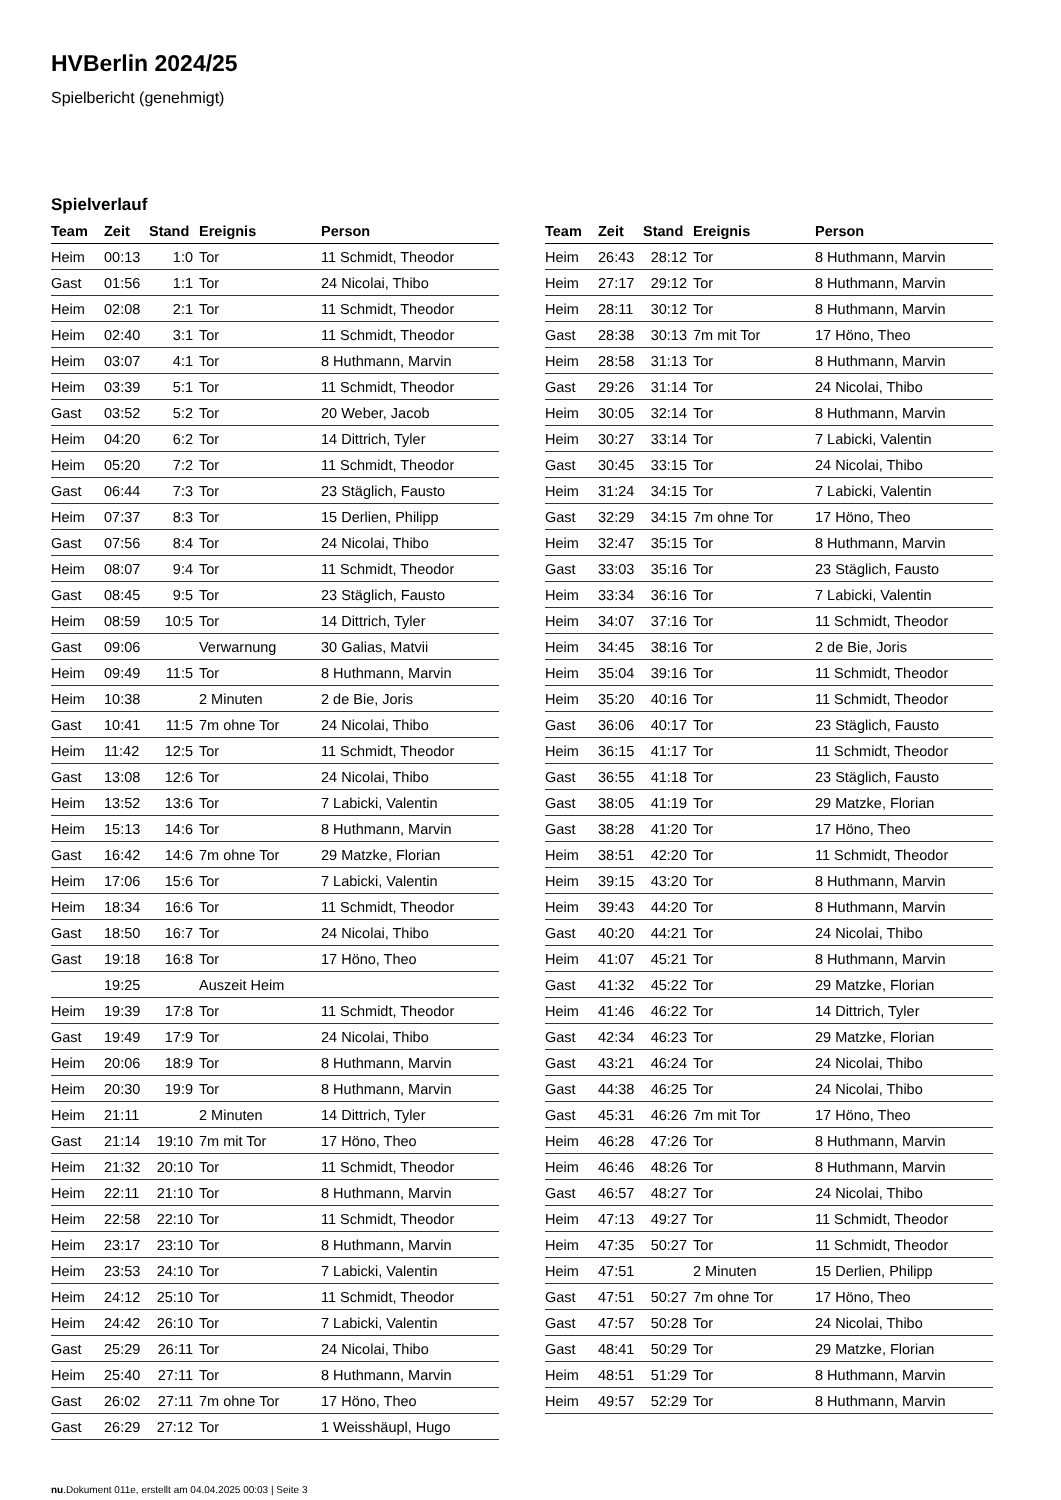HVBerlin 2024/25
Spielbericht (genehmigt)
Spielverlauf
| Team | Zeit | Stand | Ereignis | Person |
| --- | --- | --- | --- | --- |
| Heim | 00:13 | 1:0 | Tor | 11 Schmidt, Theodor |
| Gast | 01:56 | 1:1 | Tor | 24 Nicolai, Thibo |
| Heim | 02:08 | 2:1 | Tor | 11 Schmidt, Theodor |
| Heim | 02:40 | 3:1 | Tor | 11 Schmidt, Theodor |
| Heim | 03:07 | 4:1 | Tor | 8 Huthmann, Marvin |
| Heim | 03:39 | 5:1 | Tor | 11 Schmidt, Theodor |
| Gast | 03:52 | 5:2 | Tor | 20 Weber, Jacob |
| Heim | 04:20 | 6:2 | Tor | 14 Dittrich, Tyler |
| Heim | 05:20 | 7:2 | Tor | 11 Schmidt, Theodor |
| Gast | 06:44 | 7:3 | Tor | 23 Stäglich, Fausto |
| Heim | 07:37 | 8:3 | Tor | 15 Derlien, Philipp |
| Gast | 07:56 | 8:4 | Tor | 24 Nicolai, Thibo |
| Heim | 08:07 | 9:4 | Tor | 11 Schmidt, Theodor |
| Gast | 08:45 | 9:5 | Tor | 23 Stäglich, Fausto |
| Heim | 08:59 | 10:5 | Tor | 14 Dittrich, Tyler |
| Gast | 09:06 | | Verwarnung | 30 Galias, Matvii |
| Heim | 09:49 | 11:5 | Tor | 8 Huthmann, Marvin |
| Heim | 10:38 | | 2 Minuten | 2 de Bie, Joris |
| Gast | 10:41 | 11:5 | 7m ohne Tor | 24 Nicolai, Thibo |
| Heim | 11:42 | 12:5 | Tor | 11 Schmidt, Theodor |
| Gast | 13:08 | 12:6 | Tor | 24 Nicolai, Thibo |
| Heim | 13:52 | 13:6 | Tor | 7 Labicki, Valentin |
| Heim | 15:13 | 14:6 | Tor | 8 Huthmann, Marvin |
| Gast | 16:42 | 14:6 | 7m ohne Tor | 29 Matzke, Florian |
| Heim | 17:06 | 15:6 | Tor | 7 Labicki, Valentin |
| Heim | 18:34 | 16:6 | Tor | 11 Schmidt, Theodor |
| Gast | 18:50 | 16:7 | Tor | 24 Nicolai, Thibo |
| Gast | 19:18 | 16:8 | Tor | 17 Höno, Theo |
| | 19:25 | | Auszeit Heim | |
| Heim | 19:39 | 17:8 | Tor | 11 Schmidt, Theodor |
| Gast | 19:49 | 17:9 | Tor | 24 Nicolai, Thibo |
| Heim | 20:06 | 18:9 | Tor | 8 Huthmann, Marvin |
| Heim | 20:30 | 19:9 | Tor | 8 Huthmann, Marvin |
| Heim | 21:11 | | 2 Minuten | 14 Dittrich, Tyler |
| Gast | 21:14 | 19:10 | 7m mit Tor | 17 Höno, Theo |
| Heim | 21:32 | 20:10 | Tor | 11 Schmidt, Theodor |
| Heim | 22:11 | 21:10 | Tor | 8 Huthmann, Marvin |
| Heim | 22:58 | 22:10 | Tor | 11 Schmidt, Theodor |
| Heim | 23:17 | 23:10 | Tor | 8 Huthmann, Marvin |
| Heim | 23:53 | 24:10 | Tor | 7 Labicki, Valentin |
| Heim | 24:12 | 25:10 | Tor | 11 Schmidt, Theodor |
| Heim | 24:42 | 26:10 | Tor | 7 Labicki, Valentin |
| Gast | 25:29 | 26:11 | Tor | 24 Nicolai, Thibo |
| Heim | 25:40 | 27:11 | Tor | 8 Huthmann, Marvin |
| Gast | 26:02 | 27:11 | 7m ohne Tor | 17 Höno, Theo |
| Gast | 26:29 | 27:12 | Tor | 1 Weisshäupl, Hugo |
| Team | Zeit | Stand | Ereignis | Person |
| --- | --- | --- | --- | --- |
| Heim | 26:43 | 28:12 | Tor | 8 Huthmann, Marvin |
| Heim | 27:17 | 29:12 | Tor | 8 Huthmann, Marvin |
| Heim | 28:11 | 30:12 | Tor | 8 Huthmann, Marvin |
| Gast | 28:38 | 30:13 | 7m mit Tor | 17 Höno, Theo |
| Heim | 28:58 | 31:13 | Tor | 8 Huthmann, Marvin |
| Gast | 29:26 | 31:14 | Tor | 24 Nicolai, Thibo |
| Heim | 30:05 | 32:14 | Tor | 8 Huthmann, Marvin |
| Heim | 30:27 | 33:14 | Tor | 7 Labicki, Valentin |
| Gast | 30:45 | 33:15 | Tor | 24 Nicolai, Thibo |
| Heim | 31:24 | 34:15 | Tor | 7 Labicki, Valentin |
| Gast | 32:29 | 34:15 | 7m ohne Tor | 17 Höno, Theo |
| Heim | 32:47 | 35:15 | Tor | 8 Huthmann, Marvin |
| Gast | 33:03 | 35:16 | Tor | 23 Stäglich, Fausto |
| Heim | 33:34 | 36:16 | Tor | 7 Labicki, Valentin |
| Heim | 34:07 | 37:16 | Tor | 11 Schmidt, Theodor |
| Heim | 34:45 | 38:16 | Tor | 2 de Bie, Joris |
| Heim | 35:04 | 39:16 | Tor | 11 Schmidt, Theodor |
| Heim | 35:20 | 40:16 | Tor | 11 Schmidt, Theodor |
| Gast | 36:06 | 40:17 | Tor | 23 Stäglich, Fausto |
| Heim | 36:15 | 41:17 | Tor | 11 Schmidt, Theodor |
| Gast | 36:55 | 41:18 | Tor | 23 Stäglich, Fausto |
| Gast | 38:05 | 41:19 | Tor | 29 Matzke, Florian |
| Gast | 38:28 | 41:20 | Tor | 17 Höno, Theo |
| Heim | 38:51 | 42:20 | Tor | 11 Schmidt, Theodor |
| Heim | 39:15 | 43:20 | Tor | 8 Huthmann, Marvin |
| Heim | 39:43 | 44:20 | Tor | 8 Huthmann, Marvin |
| Gast | 40:20 | 44:21 | Tor | 24 Nicolai, Thibo |
| Heim | 41:07 | 45:21 | Tor | 8 Huthmann, Marvin |
| Gast | 41:32 | 45:22 | Tor | 29 Matzke, Florian |
| Heim | 41:46 | 46:22 | Tor | 14 Dittrich, Tyler |
| Gast | 42:34 | 46:23 | Tor | 29 Matzke, Florian |
| Gast | 43:21 | 46:24 | Tor | 24 Nicolai, Thibo |
| Gast | 44:38 | 46:25 | Tor | 24 Nicolai, Thibo |
| Gast | 45:31 | 46:26 | 7m mit Tor | 17 Höno, Theo |
| Heim | 46:28 | 47:26 | Tor | 8 Huthmann, Marvin |
| Heim | 46:46 | 48:26 | Tor | 8 Huthmann, Marvin |
| Gast | 46:57 | 48:27 | Tor | 24 Nicolai, Thibo |
| Heim | 47:13 | 49:27 | Tor | 11 Schmidt, Theodor |
| Heim | 47:35 | 50:27 | Tor | 11 Schmidt, Theodor |
| Heim | 47:51 | | 2 Minuten | 15 Derlien, Philipp |
| Gast | 47:51 | 50:27 | 7m ohne Tor | 17 Höno, Theo |
| Gast | 47:57 | 50:28 | Tor | 24 Nicolai, Thibo |
| Gast | 48:41 | 50:29 | Tor | 29 Matzke, Florian |
| Heim | 48:51 | 51:29 | Tor | 8 Huthmann, Marvin |
| Heim | 49:57 | 52:29 | Tor | 8 Huthmann, Marvin |
nu.Dokument 011e, erstellt am 04.04.2025 00:03 | Seite 3